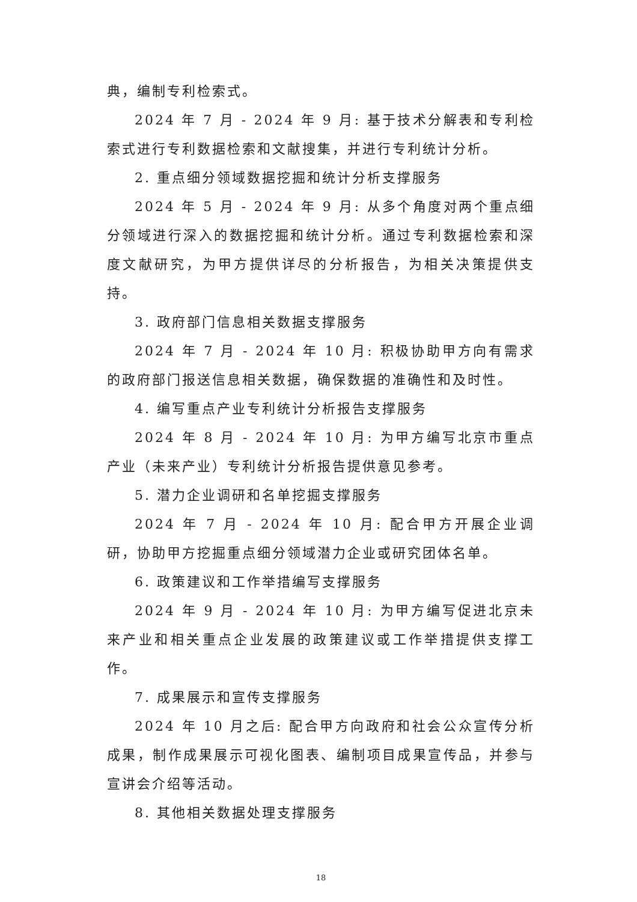典，编制专利检索式。
2024 年 7 月 - 2024 年 9 月: 基于技术分解表和专利检索式进行专利数据检索和文献搜集，并进行专利统计分析。
2. 重点细分领域数据挖掘和统计分析支撑服务
2024 年 5 月 - 2024 年 9 月: 从多个角度对两个重点细分领域进行深入的数据挖掘和统计分析。通过专利数据检索和深度文献研究，为甲方提供详尽的分析报告，为相关决策提供支持。
3. 政府部门信息相关数据支撑服务
2024 年 7 月 - 2024 年 10 月: 积极协助甲方向有需求的政府部门报送信息相关数据，确保数据的准确性和及时性。
4. 编写重点产业专利统计分析报告支撑服务
2024 年 8 月 - 2024 年 10 月: 为甲方编写北京市重点产业（未来产业）专利统计分析报告提供意见参考。
5. 潜力企业调研和名单挖掘支撑服务
2024 年 7 月 - 2024 年 10 月: 配合甲方开展企业调研，协助甲方挖掘重点细分领域潜力企业或研究团体名单。
6. 政策建议和工作举措编写支撑服务
2024 年 9 月 - 2024 年 10 月: 为甲方编写促进北京未来产业和相关重点企业发展的政策建议或工作举措提供支撑工作。
7. 成果展示和宣传支撑服务
2024 年 10 月之后: 配合甲方向政府和社会公众宣传分析成果，制作成果展示可视化图表、编制项目成果宣传品，并参与宣讲会介绍等活动。
8. 其他相关数据处理支撑服务
18